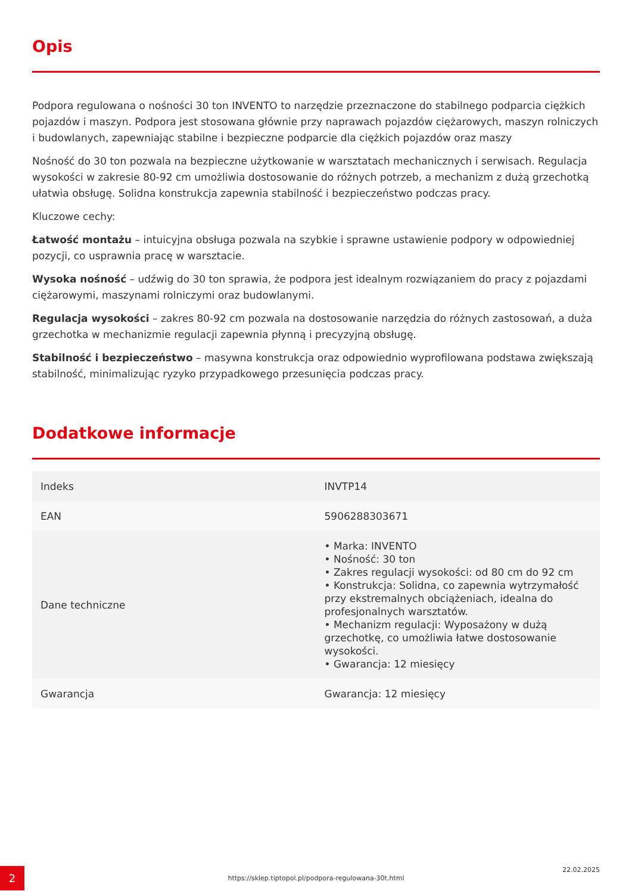Opis
Podpora regulowana o nośności 30 ton INVENTO to narzędzie przeznaczone do stabilnego podparcia ciężkich pojazdów i maszyn. Podpora jest stosowana głównie przy naprawach pojazdów ciężarowych, maszyn rolniczych i budowlanych, zapewniając stabilne i bezpieczne podparcie dla ciężkich pojazdów oraz maszy
Nośność do 30 ton pozwala na bezpieczne użytkowanie w warsztatach mechanicznych i serwisach. Regulacja wysokości w zakresie 80-92 cm umożliwia dostosowanie do różnych potrzeb, a mechanizm z dużą grzechotką ułatwia obsługę. Solidna konstrukcja zapewnia stabilność i bezpieczeństwo podczas pracy.
Kluczowe cechy:
Łatwość montażu – intuicyjna obsługa pozwala na szybkie i sprawne ustawienie podpory w odpowiedniej pozycji, co usprawnia pracę w warsztacie.
Wysoka nośność – udźwig do 30 ton sprawia, że podpora jest idealnym rozwiązaniem do pracy z pojazdami ciężarowymi, maszynami rolniczymi oraz budowlanymi.
Regulacja wysokości – zakres 80-92 cm pozwala na dostosowanie narzędzia do różnych zastosowań, a duża grzechotka w mechanizmie regulacji zapewnia płynną i precyzyjną obsługę.
Stabilność i bezpieczeństwo – masywna konstrukcja oraz odpowiednio wyprofilowana podstawa zwiększają stabilność, minimalizując ryzyko przypadkowego przesunięcia podczas pracy.
Dodatkowe informacje
| Indeks | INVTP14 |
| EAN | 5906288303671 |
| Dane techniczne | • Marka: INVENTO • Nośność: 30 ton • Zakres regulacji wysokości: od 80 cm do 92 cm • Konstrukcja: Solidna, co zapewnia wytrzymałość przy ekstremalnych obciążeniach, idealna do profesjonalnych warsztatów. • Mechanizm regulacji: Wyposażony w dużą grzechotkę, co umożliwia łatwe dostosowanie wysokości. • Gwarancja: 12 miesięcy |
| Gwarancja | Gwarancja: 12 miesięcy |
2 https://sklep.tiptopol.pl/podpora-regulowana-30t.html
22.02.2025